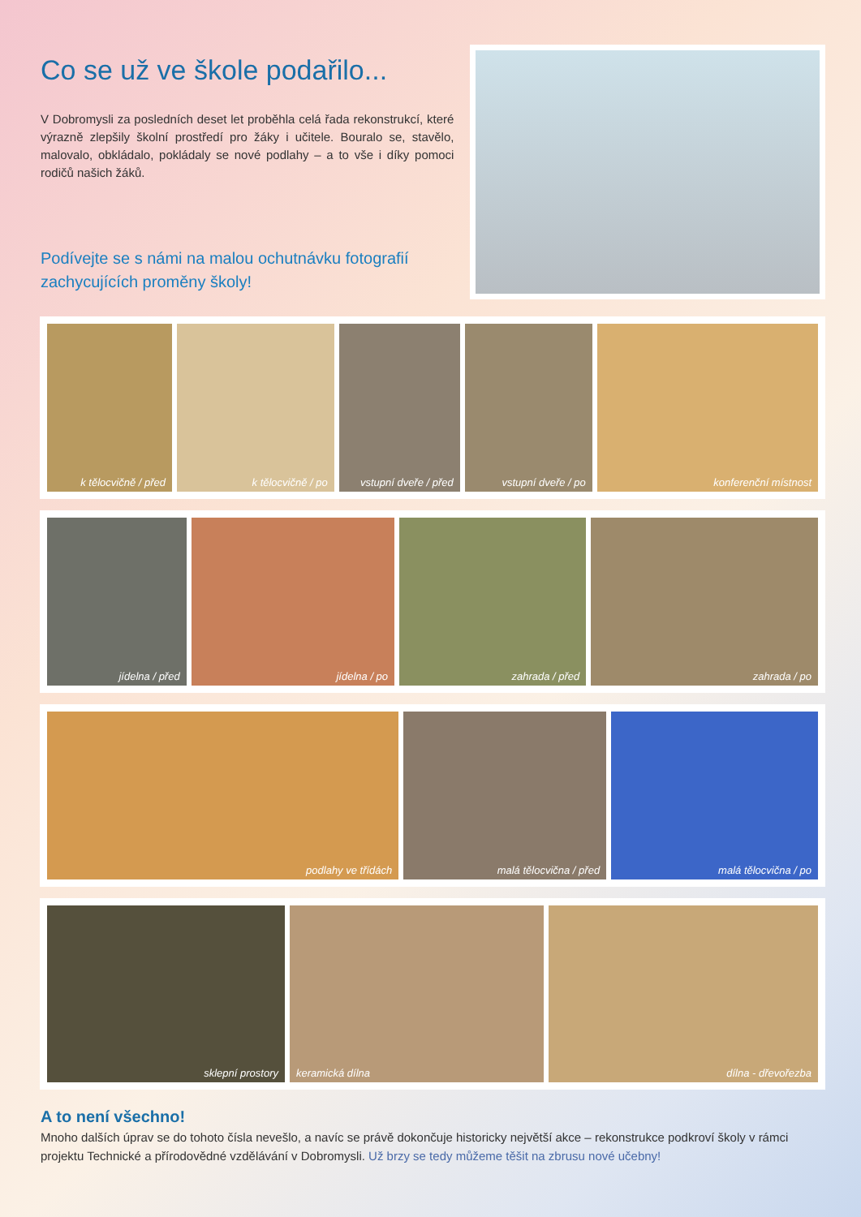Co se už ve škole podařilo...
V Dobromysli za posledních deset let proběhla celá řada rekonstrukcí, které výrazně zlepšily školní prostředí pro žáky i učitele. Bouralo se, stavělo, malovalo, obkládalo, pokládaly se nové podlahy – a to vše i díky pomoci rodičů našich žáků.
Podívejte se s námi na malou ochutnávku fotografií zachycujících proměny školy!
k tělocvičně / před k tělocvičně / po vstupní dveře / před vstupní dveře / po konferenční místnost
jídelna / před jídelna / po zahrada / před zahrada / po
podlahy ve třídách malá tělocvična / před malá tělocvična / po
sklepní prostory keramická dílna dílna - dřevořezba
A to není všechno!
Mnoho dalších úprav se do tohoto čísla nevešlo, a navíc se právě dokončuje historicky největší akce – rekonstrukce podkroví školy v rámci projektu Technické a přírodovědné vzdělávání v Dobromysli. Už brzy se tedy můžeme těšit na zbrusu nové učebny!